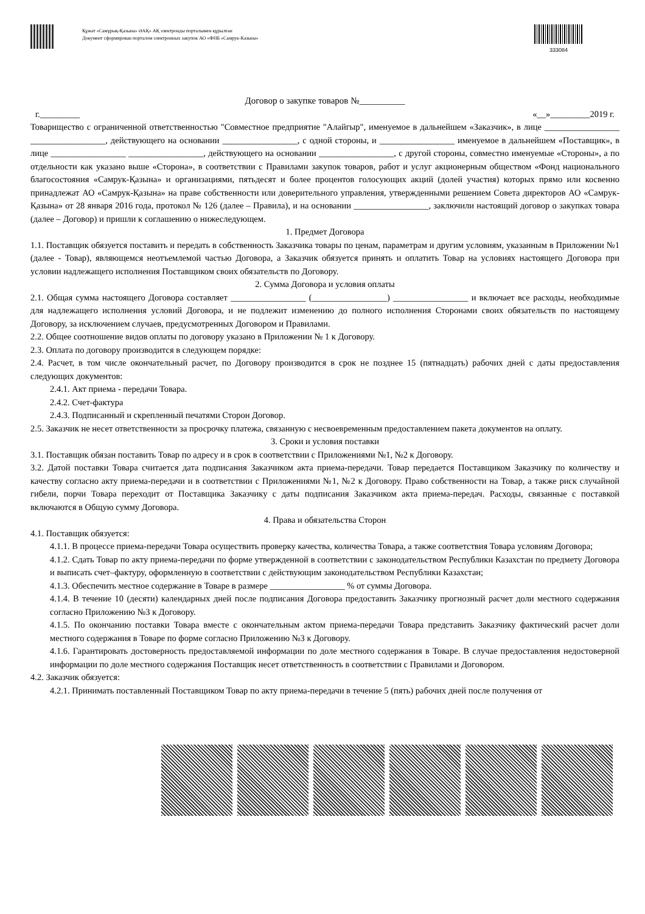Құжат «Самұрық-Қазына» ӘАҚ» АҚ электронды порталымен құрылған
Документ сформирован порталом электронных закупок АО «ФНБ «Самрук-Казына»
333084
Договор о закупке товаров №__________
г._________ «__»_________2019 г.
Товарищество с ограниченной ответственностью "Совместное предприятие "Алайгыр", именуемое в дальнейшем «Заказчик», в лице _________________ _________________, действующего на основании _________________, с одной стороны, и _________________ именуемое в дальнейшем «Поставщик», в лице _________________ _________________, действующего на основании _________________, с другой стороны, совместно именуемые «Стороны», а по отдельности как указано выше «Сторона», в соответствии с Правилами закупок товаров, работ и услуг акционерным обществом «Фонд национального благосостояния «Самрук-Қазына» и организациями, пятьдесят и более процентов голосующих акций (долей участия) которых прямо или косвенно принадлежат АО «Самрук-Қазына» на праве собственности или доверительного управления, утвержденными решением Совета директоров АО «Самрук-Қазына» от 28 января 2016 года, протокол № 126 (далее – Правила), и на основании _________________, заключили настоящий договор о закупках товара (далее – Договор) и пришли к соглашению о нижеследующем.
1. Предмет Договора
1.1. Поставщик обязуется поставить и передать в собственность Заказчика товары по ценам, параметрам и другим условиям, указанным в Приложении №1 (далее - Товар), являющемся неотъемлемой частью Договора, а Заказчик обязуется принять и оплатить Товар на условиях настоящего Договора при условии надлежащего исполнения Поставщиком своих обязательств по Договору.
2. Сумма Договора и условия оплаты
2.1. Общая сумма настоящего Договора составляет _________________ (_________________) _________________ и включает все расходы, необходимые для надлежащего исполнения условий Договора, и не подлежит изменению до полного исполнения Сторонами своих обязательств по настоящему Договору, за исключением случаев, предусмотренных Договором и Правилами.
2.2. Общее соотношение видов оплаты по договору указано в Приложении № 1 к Договору.
2.3. Оплата по договору производится в следующем порядке:
2.4. Расчет, в том числе окончательный расчет, по Договору производится в срок не позднее 15 (пятнадцать) рабочих дней с даты предоставления следующих документов:
2.4.1. Акт приема - передачи Товара.
2.4.2. Счет-фактура
2.4.3. Подписанный и скрепленный печатями Сторон Договор.
2.5. Заказчик не несет ответственности за просрочку платежа, связанную с несвоевременным предоставлением пакета документов на оплату.
3. Сроки и условия поставки
3.1. Поставщик обязан поставить Товар по адресу и в срок в соответствии с Приложениями №1, №2 к Договору.
3.2. Датой поставки Товара считается дата подписания Заказчиком акта приема-передачи. Товар передается Поставщиком Заказчику по количеству и качеству согласно акту приема-передачи и в соответствии с Приложениями №1, №2 к Договору. Право собственности на Товар, а также риск случайной гибели, порчи Товара переходит от Поставщика Заказчику с даты подписания Заказчиком акта приема-передач. Расходы, связанные с поставкой включаются в Общую сумму Договора.
4. Права и обязательства Сторон
4.1. Поставщик обязуется:
4.1.1. В процессе приема-передачи Товара осуществить проверку качества, количества Товара, а также соответствия Товара условиям Договора;
4.1.2. Сдать Товар по акту приема-передачи по форме утвержденной в соответствии с законодательством Республики Казахстан по предмету Договора и выписать счет–фактуру, оформленную в соответствии с действующим законодательством Республики Казахстан;
4.1.3. Обеспечить местное содержание в Товаре в размере _________________ % от суммы Договора.
4.1.4. В течение 10 (десяти) календарных дней после подписания Договора предоставить Заказчику прогнозный расчет доли местного содержания согласно Приложению №3 к Договору.
4.1.5. По окончанию поставки Товара вместе с окончательным актом приема-передачи Товара представить Заказчику фактический расчет доли местного содержания в Товаре по форме согласно Приложению №3 к Договору.
4.1.6. Гарантировать достоверность предоставляемой информации по доле местного содержания в Товаре. В случае предоставления недостоверной информации по доле местного содержания Поставщик несет ответственность в соответствии с Правилами и Договором.
4.2. Заказчик обязуется:
4.2.1. Принимать поставленный Поставщиком Товар по акту приема-передачи в течение 5 (пять) рабочих дней после получения от